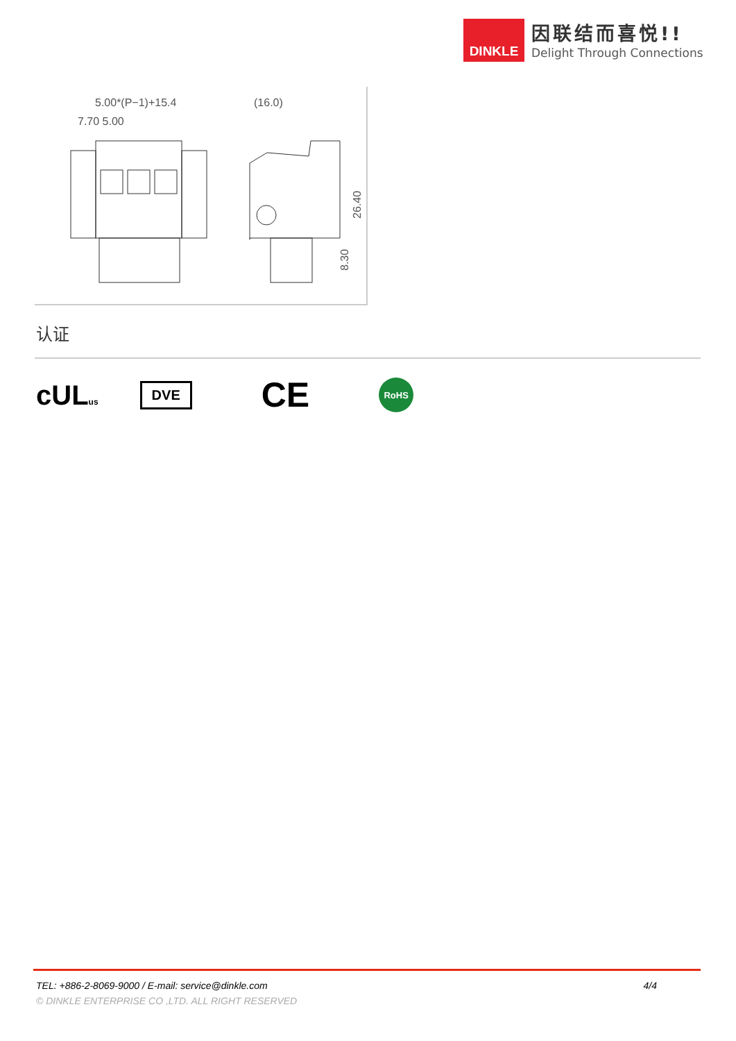DINKLE
因联结而喜悦!!
Delight Through Connections
5.00*(P−1)+15.4
7.70 5.00
(16.0)
26.40
8.30
认证
cUL us
DVE
CE
RoHS
TEL: +886-2-8069-9000 / E-mail: service@dinkle.com 4/4
© DINKLE ENTERPRISE CO ,LTD. ALL RIGHT RESERVED